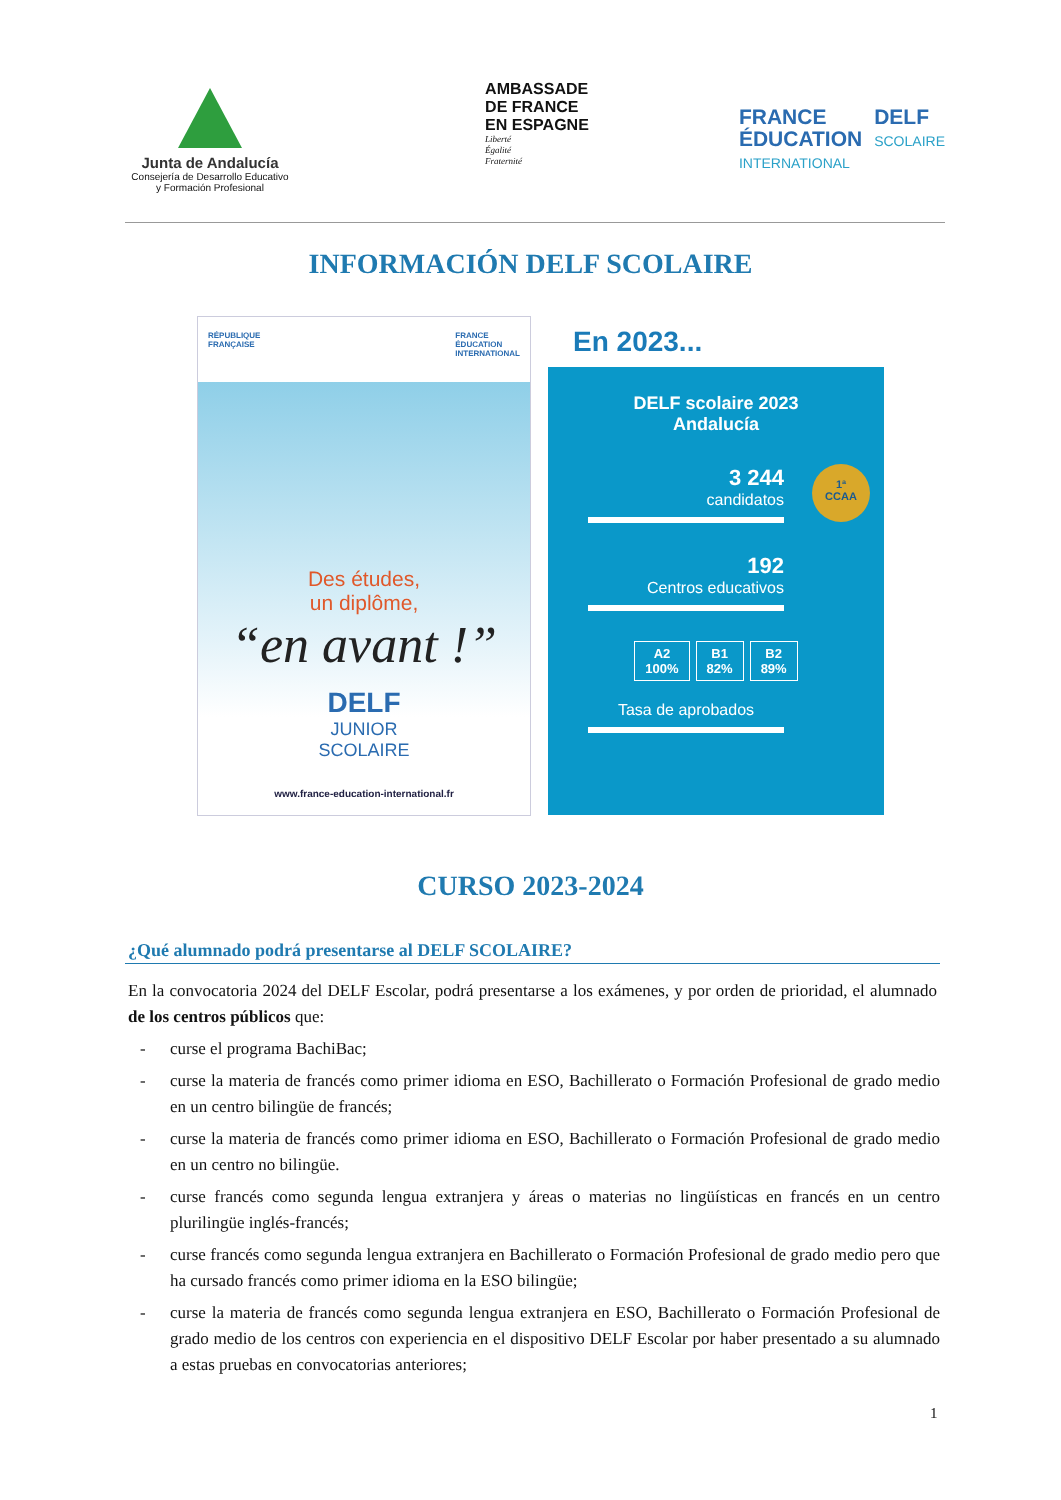Junta de Andalucía
Consejería de Desarrollo Educativo
y Formación Profesional
AMBASSADE
DE FRANCE
EN ESPAGNE
Liberté
Égalité
Fraternité
FRANCE
ÉDUCATION
INTERNATIONAL
DELF
SCOLAIRE
INFORMACIÓN DELF SCOLAIRE
RÉPUBLIQUE
FRANÇAISE FRANCE
ÉDUCATION
INTERNATIONAL
Des études,
un diplôme,
“en avant !”
DELF
JUNIOR
SCOLAIRE
www.france-education-international.fr
En 2023...
DELF scolaire 2023
Andalucía
1ª
CCAA
3 244
candidatos
192
Centros educativos
A2
100%
B1
82%
B2
89%
Tasa de aprobados
CURSO 2023-2024
¿Qué alumnado podrá presentarse al DELF SCOLAIRE?
En la convocatoria 2024 del DELF Escolar, podrá presentarse a los exámenes, y por orden de prioridad, el alumnado de los centros públicos que:
- curse el programa BachiBac;
- curse la materia de francés como primer idioma en ESO, Bachillerato o Formación Profesional de grado medio en un centro bilingüe de francés;
- curse la materia de francés como primer idioma en ESO, Bachillerato o Formación Profesional de grado medio en un centro no bilingüe.
- curse francés como segunda lengua extranjera y áreas o materias no lingüísticas en francés en un centro plurilingüe inglés-francés;
- curse francés como segunda lengua extranjera en Bachillerato o Formación Profesional de grado medio pero que ha cursado francés como primer idioma en la ESO bilingüe;
- curse la materia de francés como segunda lengua extranjera en ESO, Bachillerato o Formación Profesional de grado medio de los centros con experiencia en el dispositivo DELF Escolar por haber presentado a su alumnado a estas pruebas en convocatorias anteriores;
1